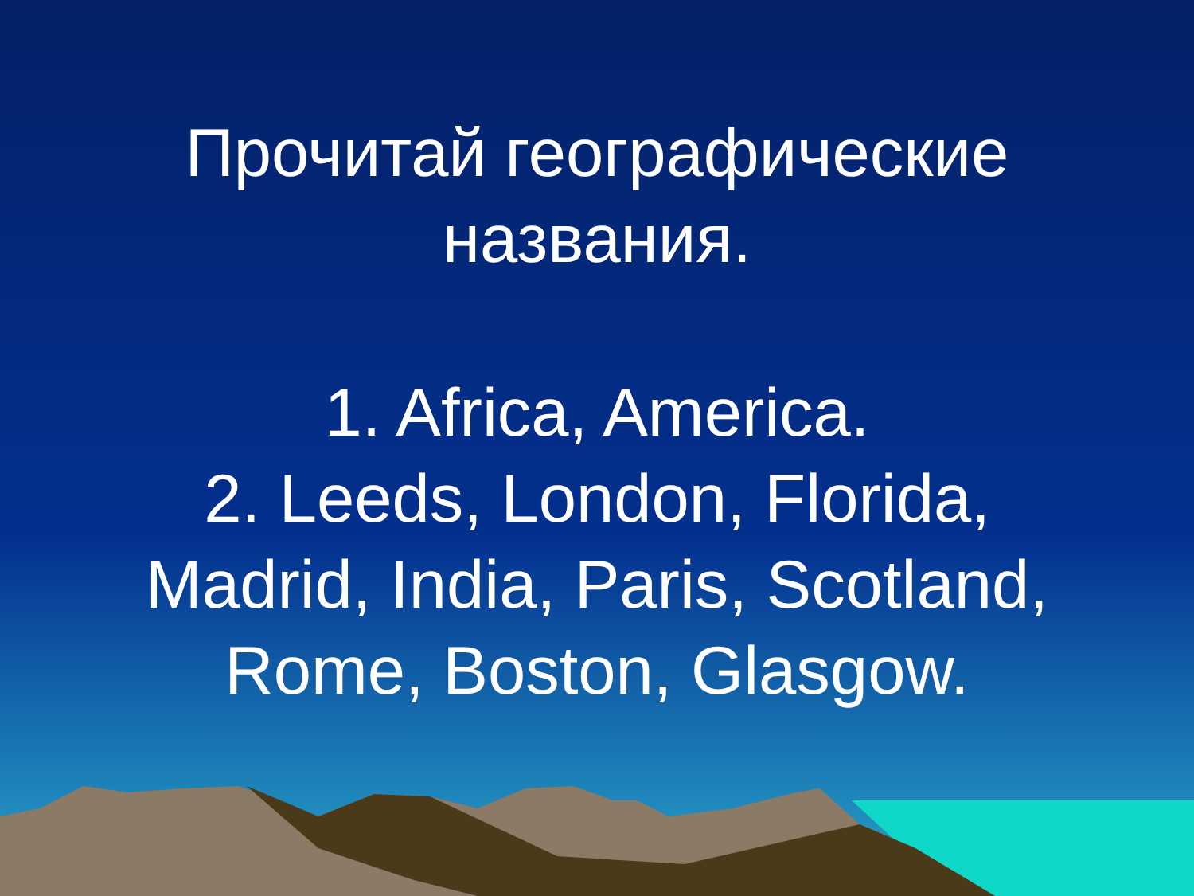Прочитай географические
названия.
1. Africa, America.
2. Leeds, London, Florida,
Madrid, India, Paris, Scotland,
Rome, Boston, Glasgow.